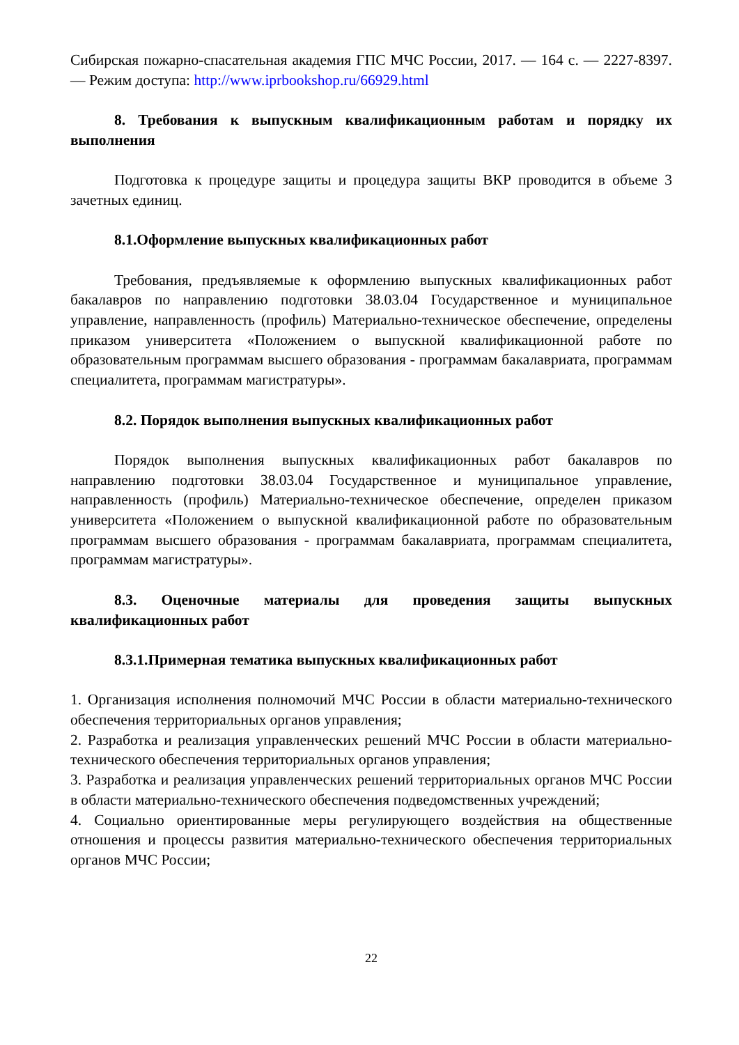Сибирская пожарно-спасательная академия ГПС МЧС России, 2017. — 164 c. — 2227-8397. — Режим доступа: http://www.iprbookshop.ru/66929.html
8. Требования к выпускным квалификационным работам и порядку их выполнения
Подготовка к процедуре защиты и процедура защиты ВКР проводится в объеме 3 зачетных единиц.
8.1.Оформление выпускных квалификационных работ
Требования, предъявляемые к оформлению выпускных квалификационных работ бакалавров по направлению подготовки 38.03.04 Государственное и муниципальное управление, направленность (профиль) Материально-техническое обеспечение, определены приказом университета «Положением о выпускной квалификационной работе по образовательным программам высшего образования - программам бакалавриата, программам специалитета, программам магистратуры».
8.2. Порядок выполнения выпускных квалификационных работ
Порядок выполнения выпускных квалификационных работ бакалавров по направлению подготовки 38.03.04 Государственное и муниципальное управление, направленность (профиль) Материально-техническое обеспечение, определен приказом университета «Положением о выпускной квалификационной работе по образовательным программам высшего образования - программам бакалавриата, программам специалитета, программам магистратуры».
8.3. Оценочные материалы для проведения защиты выпускных квалификационных работ
8.3.1.Примерная тематика выпускных квалификационных работ
1. Организация исполнения полномочий МЧС России в области материально-технического обеспечения территориальных органов управления;
2. Разработка и реализация управленческих решений МЧС России в области материально-технического обеспечения территориальных органов управления;
3. Разработка и реализация управленческих решений территориальных органов МЧС России в области материально-технического обеспечения подведомственных учреждений;
4. Социально ориентированные меры регулирующего воздействия на общественные отношения и процессы развития материально-технического обеспечения территориальных органов МЧС России;
22